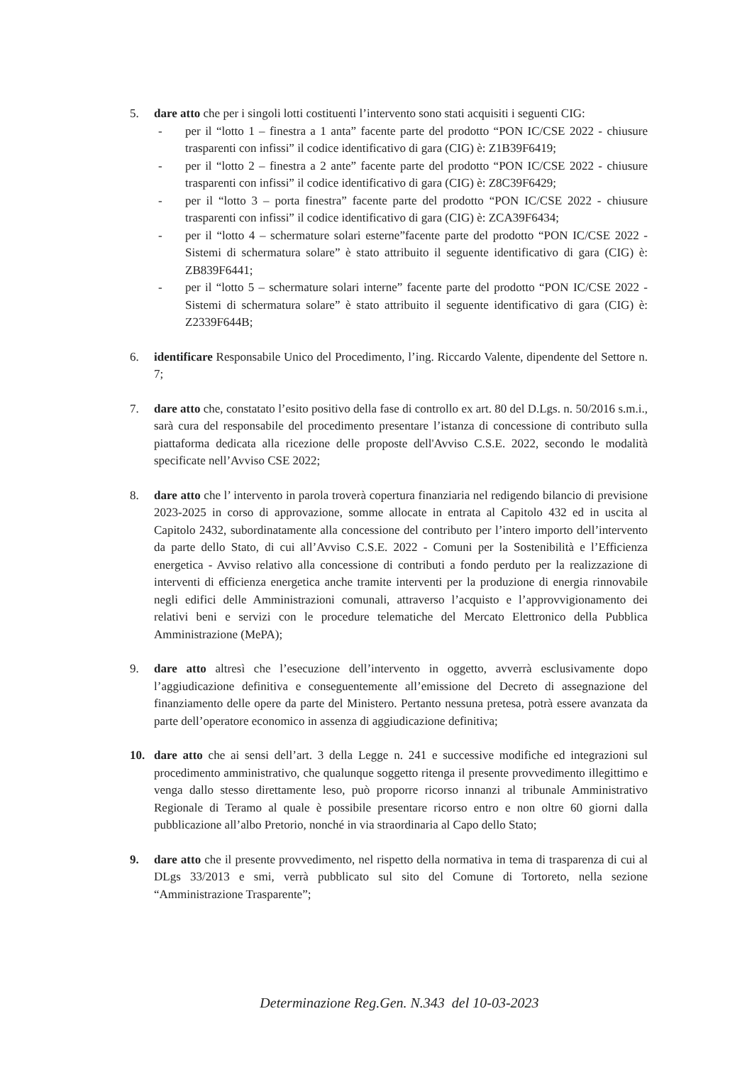5. dare atto che per i singoli lotti costituenti l’intervento sono stati acquisiti i seguenti CIG:
- per il “lotto 1 – finestra a 1 anta” facente parte del prodotto “PON IC/CSE 2022 - chiusure trasparenti con infissi” il codice identificativo di gara (CIG) è: Z1B39F6419;
- per il “lotto 2 – finestra a 2 ante” facente parte del prodotto “PON IC/CSE 2022 - chiusure trasparenti con infissi” il codice identificativo di gara (CIG) è: Z8C39F6429;
- per il “lotto 3 – porta finestra” facente parte del prodotto “PON IC/CSE 2022 - chiusure trasparenti con infissi” il codice identificativo di gara (CIG) è: ZCA39F6434;
- per il “lotto 4 – schermature solari esterne”facente parte del prodotto “PON IC/CSE 2022 - Sistemi di schermatura solare” è stato attribuito il seguente identificativo di gara (CIG) è: ZB839F6441;
- per il “lotto 5 – schermature solari interne” facente parte del prodotto “PON IC/CSE 2022 - Sistemi di schermatura solare” è stato attribuito il seguente identificativo di gara (CIG) è: Z2339F644B;
6. identificare Responsabile Unico del Procedimento, l’ing. Riccardo Valente, dipendente del Settore n. 7;
7. dare atto che, constatato l’esito positivo della fase di controllo ex art. 80 del D.Lgs. n. 50/2016 s.m.i., sarà cura del responsabile del procedimento presentare l’istanza di concessione di contributo sulla piattaforma dedicata alla ricezione delle proposte dell'Avviso C.S.E. 2022, secondo le modalità specificate nell’Avviso CSE 2022;
8. dare atto che l’ intervento in parola troverà copertura finanziaria nel redigendo bilancio di previsione 2023-2025 in corso di approvazione, somme allocate in entrata al Capitolo 432 ed in uscita al Capitolo 2432, subordinatamente alla concessione del contributo per l’intero importo dell’intervento da parte dello Stato, di cui all’Avviso C.S.E. 2022 - Comuni per la Sostenibilità e l’Efficienza energetica - Avviso relativo alla concessione di contributi a fondo perduto per la realizzazione di interventi di efficienza energetica anche tramite interventi per la produzione di energia rinnovabile negli edifici delle Amministrazioni comunali, attraverso l’acquisto e l’approvvigionamento dei relativi beni e servizi con le procedure telematiche del Mercato Elettronico della Pubblica Amministrazione (MePA);
9. dare atto altresì che l’esecuzione dell’intervento in oggetto, avverrà esclusivamente dopo l’aggiudicazione definitiva e conseguentemente all’emissione del Decreto di assegnazione del finanziamento delle opere da parte del Ministero. Pertanto nessuna pretesa, potrà essere avanzata da parte dell’operatore economico in assenza di aggiudicazione definitiva;
10. dare atto che ai sensi dell’art. 3 della Legge n. 241 e successive modifiche ed integrazioni sul procedimento amministrativo, che qualunque soggetto ritenga il presente provvedimento illegittimo e venga dallo stesso direttamente leso, può proporre ricorso innanzi al tribunale Amministrativo Regionale di Teramo al quale è possibile presentare ricorso entro e non oltre 60 giorni dalla pubblicazione all’albo Pretorio, nonché in via straordinaria al Capo dello Stato;
9. dare atto che il presente provvedimento, nel rispetto della normativa in tema di trasparenza di cui al DLgs 33/2013 e smi, verrà pubblicato sul sito del Comune di Tortoreto, nella sezione “Amministrazione Trasparente”;
Determinazione Reg.Gen. N.343 del 10-03-2023